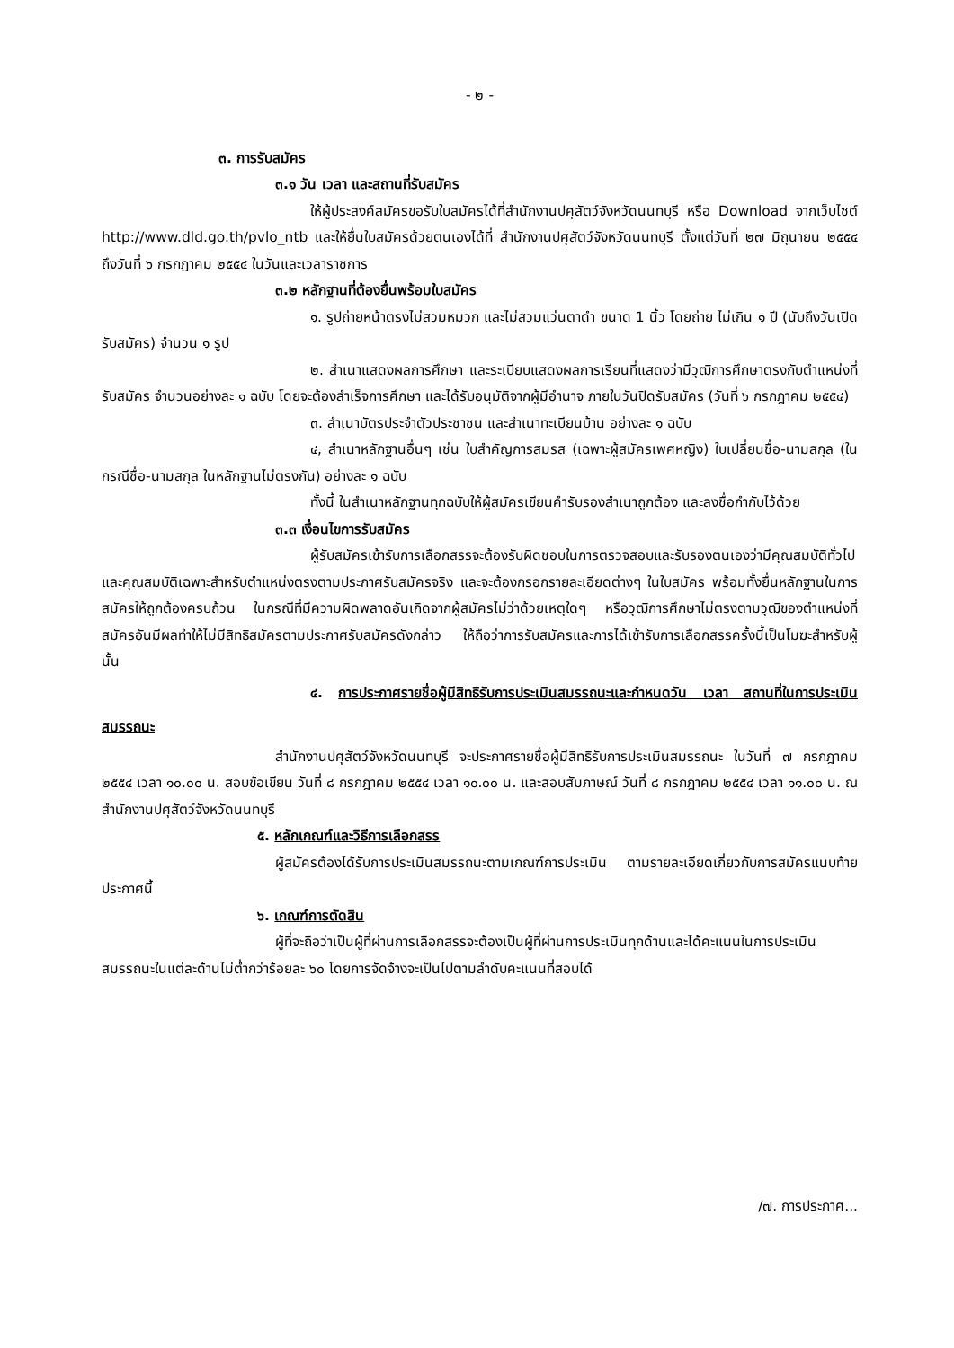- ๒ -
๓. การรับสมัคร
๓.๑ วัน เวลา และสถานที่รับสมัคร
ให้ผู้ประสงค์สมัครขอรับใบสมัครได้ที่สำนักงานปศุสัตว์จังหวัดนนทบุรี หรือ Download จากเว็บไซต์ http://www.dld.go.th/pvlo_ntb และให้ยื่นใบสมัครด้วยตนเองได้ที่ สำนักงานปศุสัตว์จังหวัดนนทบุรี ตั้งแต่วันที่ ๒๗ มิถุนายน ๒๕๕๔ ถึงวันที่ ๖ กรกฎาคม ๒๕๕๔ ในวันและเวลาราชการ
๓.๒ หลักฐานที่ต้องยื่นพร้อมใบสมัคร
๑. รูปถ่ายหน้าตรงไม่สวมหมวก และไม่สวมแว่นตาดำ ขนาด 1 นิ้ว โดยถ่าย ไม่เกิน ๑ ปี (นับถึงวันเปิดรับสมัคร) จำนวน ๑ รูป
๒. สำเนาแสดงผลการศึกษา และระเบียบแสดงผลการเรียนที่แสดงว่ามีวุฒิการศึกษาตรงกับตำแหน่งที่รับสมัคร จำนวนอย่างละ ๑ ฉบับ โดยจะต้องสำเร็จการศึกษา และได้รับอนุมัติจากผู้มีอำนาจ ภายในวันปิดรับสมัคร (วันที่ ๖ กรกฎาคม ๒๕๕๔)
๓. สำเนาบัตรประจำตัวประชาชน และสำเนาทะเบียนบ้าน อย่างละ ๑ ฉบับ
๔, สำเนาหลักฐานอื่นๆ เช่น ใบสำคัญการสมรส (เฉพาะผู้สมัครเพศหญิง) ใบเปลี่ยนชื่อ-นามสกุล (ในกรณีชื่อ-นามสกุล ในหลักฐานไม่ตรงกัน) อย่างละ ๑ ฉบับ
ทั้งนี้ ในสำเนาหลักฐานทุกฉบับให้ผู้สมัครเขียนคำรับรองสำเนาถูกต้อง และลงชื่อกำกับไว้ด้วย
๓.๓ เงื่อนไขการรับสมัคร
ผู้รับสมัครเข้ารับการเลือกสรรจะต้องรับผิดชอบในการตรวจสอบและรับรองตนเองว่ามีคุณสมบัติทั่วไป และคุณสมบัติเฉพาะสำหรับตำแหน่งตรงตามประกาศรับสมัครจริง และจะต้องกรอกรายละเอียดต่างๆ ในใบสมัคร พร้อมทั้งยื่นหลักฐานในการสมัครให้ถูกต้องครบถ้วน ในกรณีที่มีความผิดพลาดอันเกิดจากผู้สมัครไม่ว่าด้วยเหตุใดๆ หรือวุฒิการศึกษาไม่ตรงตามวุฒิของตำแหน่งที่สมัครอันมีผลทำให้ไม่มีสิทธิสมัครตามประกาศรับสมัครดังกล่าว ให้ถือว่าการรับสมัครและการได้เข้ารับการเลือกสรรครั้งนี้เป็นโมฆะสำหรับผู้นั้น
๔. การประกาศรายชื่อผู้มีสิทธิรับการประเมินสมรรถนะและกำหนดวัน เวลา สถานที่ในการประเมินสมรรถนะ
สำนักงานปศุสัตว์จังหวัดนนทบุรี จะประกาศรายชื่อผู้มีสิทธิรับการประเมินสมรรถนะ ในวันที่ ๗ กรกฎาคม ๒๕๕๔ เวลา ๑๐.๐๐ น. สอบข้อเขียน วันที่ ๘ กรกฎาคม ๒๕๕๔ เวลา ๑๐.๐๐ น. และสอบสัมภาษณ์ วันที่ ๘ กรกฎาคม ๒๕๕๔ เวลา ๑๑.๐๐ น. ณ สำนักงานปศุสัตว์จังหวัดนนทบุรี
๕. หลักเกณฑ์และวิธีการเลือกสรร
ผู้สมัครต้องได้รับการประเมินสมรรถนะตามเกณฑ์การประเมิน ตามรายละเอียดเกี่ยวกับการสมัครแนบท้ายประกาศนี้
๖. เกณฑ์การตัดสิน
ผู้ที่จะถือว่าเป็นผู้ที่ผ่านการเลือกสรรจะต้องเป็นผู้ที่ผ่านการประเมินทุกด้านและได้คะแนนในการประเมินสมรรถนะในแต่ละด้านไม่ต่ำกว่าร้อยละ ๖๐ โดยการจัดจ้างจะเป็นไปตามลำดับคะแนนที่สอบได้
/๗. การประกาศ...